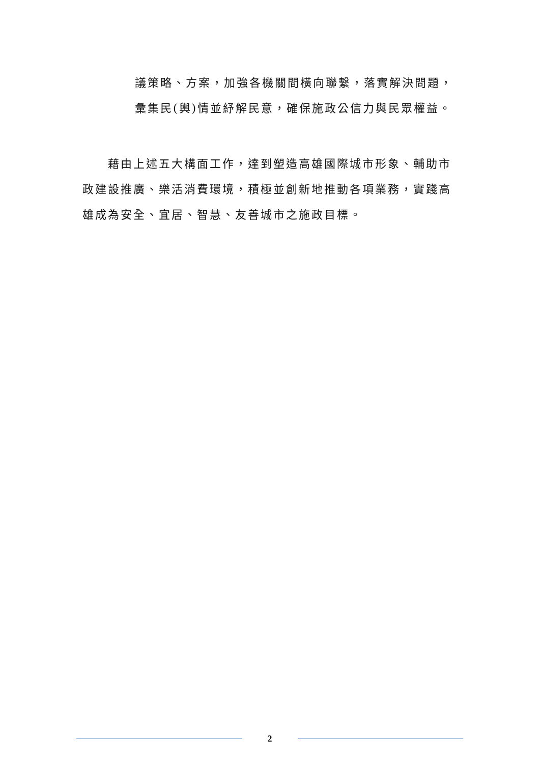議策略、方案，加強各機關間橫向聯繫，落實解決問題，彙集民(輿)情並紓解民意，確保施政公信力與民眾權益。
藉由上述五大構面工作，達到塑造高雄國際城市形象、輔助市政建設推廣、樂活消費環境，積極並創新地推動各項業務，實踐高雄成為安全、宜居、智慧、友善城市之施政目標。
2